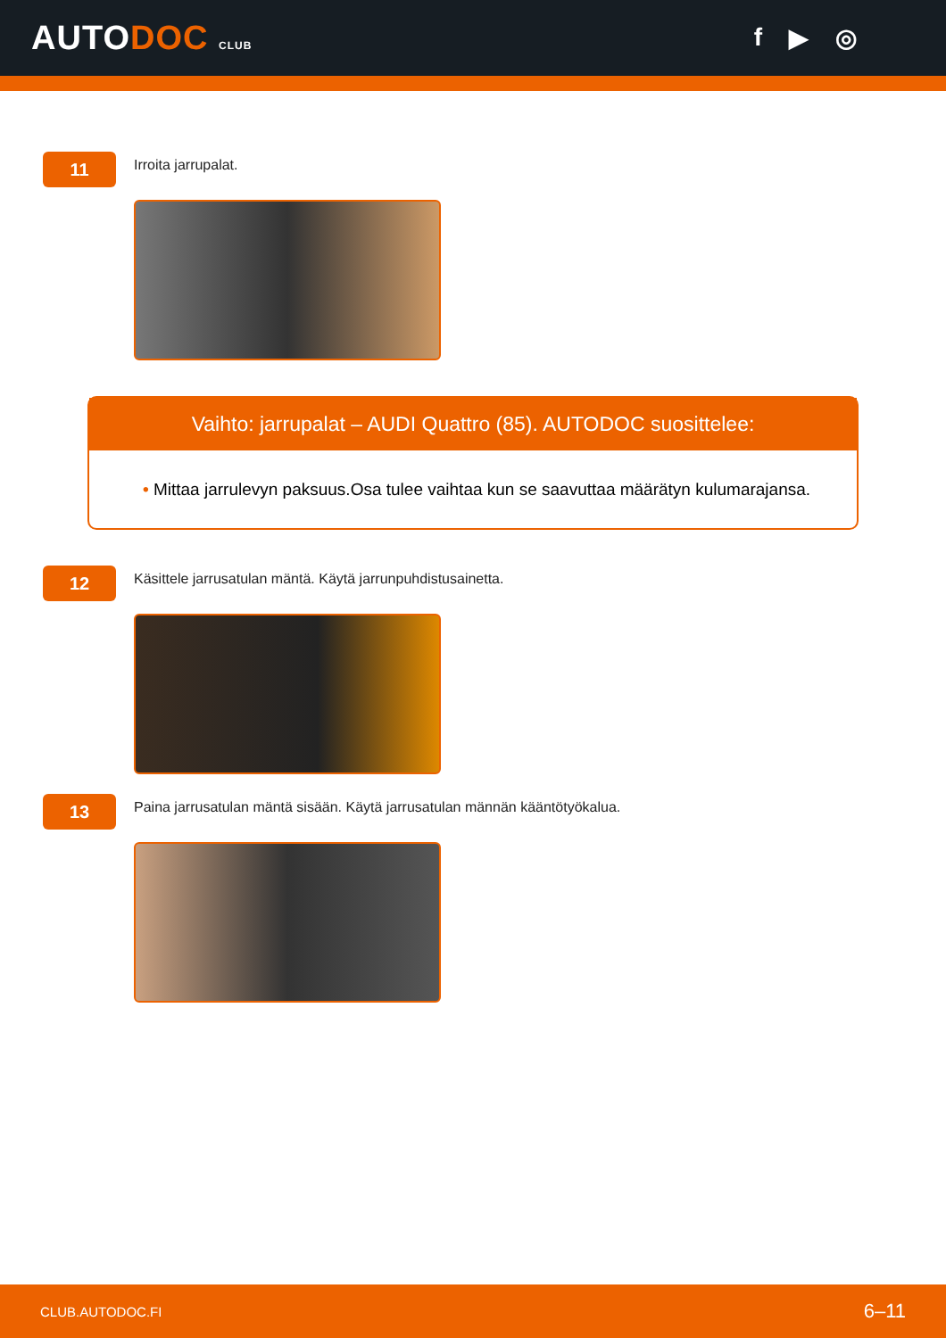AUTODOC CLUB
f ▶ ◎
11
Irroita jarrupalat.
Vaihto: jarrupalat – AUDI Quattro (85). AUTODOC suosittelee:
• Mittaa jarrulevyn paksuus.Osa tulee vaihtaa kun se saavuttaa määrätyn kulumarajansa.
12
Käsittele jarrusatulan mäntä. Käytä jarrunpuhdistusainetta.
13
Paina jarrusatulan mäntä sisään. Käytä jarrusatulan männän kääntötyökalua.
CLUB.AUTODOC.FI 6–11